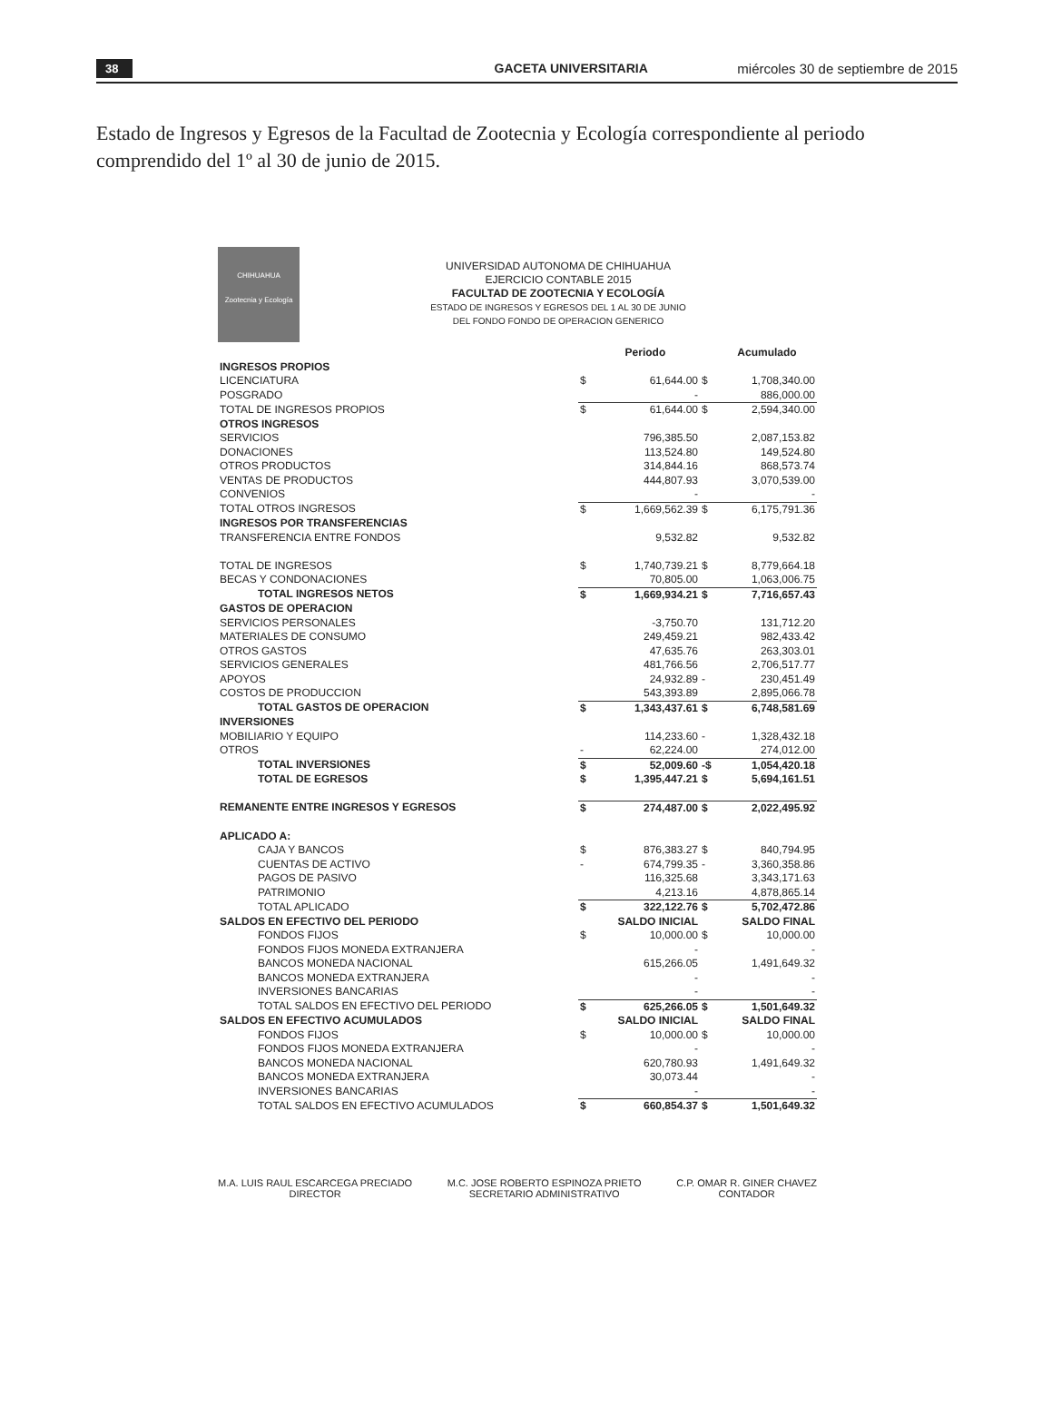38 GACETA UNIVERSITARIA miércoles 30 de septiembre de 2015
Estado de Ingresos y Egresos de la Facultad de Zootecnia y Ecología correspondiente al periodo comprendido del 1º al 30 de junio de 2015.
CHIHUAHUA
Zootecnia y Ecología
UNIVERSIDAD AUTONOMA DE CHIHUAHUA
EJERCICIO CONTABLE 2015
FACULTAD DE ZOOTECNIA Y ECOLOGÍA
ESTADO DE INGRESOS Y EGRESOS DEL 1 AL 30 DE JUNIO
DEL FONDO FONDO DE OPERACION GENERICO
| | | Periodo | | Acumulado |
| --- | --- | --- | --- | --- |
| INGRESOS PROPIOS | | | | |
| LICENCIATURA | $ | 61,644.00 | $ | 1,708,340.00 |
| POSGRADO | | - | | 886,000.00 |
| TOTAL DE INGRESOS PROPIOS | $ | 61,644.00 | $ | 2,594,340.00 |
| OTROS INGRESOS | | | | |
| SERVICIOS | | 796,385.50 | | 2,087,153.82 |
| DONACIONES | | 113,524.80 | | 149,524.80 |
| OTROS PRODUCTOS | | 314,844.16 | | 868,573.74 |
| VENTAS DE PRODUCTOS | | 444,807.93 | | 3,070,539.00 |
| CONVENIOS | | - | | - |
| TOTAL OTROS INGRESOS | $ | 1,669,562.39 | $ | 6,175,791.36 |
| INGRESOS POR TRANSFERENCIAS | | | | |
| TRANSFERENCIA ENTRE FONDOS | | 9,532.82 | | 9,532.82 |
| TOTAL DE INGRESOS | $ | 1,740,739.21 | $ | 8,779,664.18 |
| BECAS Y CONDONACIONES | | 70,805.00 | | 1,063,006.75 |
| TOTAL INGRESOS NETOS | $ | 1,669,934.21 | $ | 7,716,657.43 |
| GASTOS DE OPERACION | | | | |
| SERVICIOS PERSONALES | | -3,750.70 | | 131,712.20 |
| MATERIALES DE CONSUMO | | 249,459.21 | | 982,433.42 |
| OTROS GASTOS | | 47,635.76 | | 263,303.01 |
| SERVICIOS GENERALES | | 481,766.56 | | 2,706,517.77 |
| APOYOS | | 24,932.89 | - | 230,451.49 |
| COSTOS DE PRODUCCION | | 543,393.89 | | 2,895,066.78 |
| TOTAL GASTOS DE OPERACION | $ | 1,343,437.61 | $ | 6,748,581.69 |
| INVERSIONES | | | | |
| MOBILIARIO Y EQUIPO | | 114,233.60 | - | 1,328,432.18 |
| OTROS | - | 62,224.00 | | 274,012.00 |
| TOTAL INVERSIONES | $ | 52,009.60 | -$ | 1,054,420.18 |
| TOTAL DE EGRESOS | $ | 1,395,447.21 | $ | 5,694,161.51 |
| REMANENTE ENTRE INGRESOS Y EGRESOS | $ | 274,487.00 | $ | 2,022,495.92 |
| APLICADO A: | | | | |
| CAJA Y BANCOS | $ | 876,383.27 | $ | 840,794.95 |
| CUENTAS DE ACTIVO | - | 674,799.35 | - | 3,360,358.86 |
| PAGOS DE PASIVO | | 116,325.68 | | 3,343,171.63 |
| PATRIMONIO | | 4,213.16 | | 4,878,865.14 |
| TOTAL APLICADO | $ | 322,122.76 | $ | 5,702,472.86 |
| SALDOS EN EFECTIVO DEL PERIODO | | SALDO INICIAL | | SALDO FINAL |
| FONDOS FIJOS | $ | 10,000.00 | $ | 10,000.00 |
| FONDOS FIJOS MONEDA EXTRANJERA | | - | | - |
| BANCOS MONEDA NACIONAL | | 615,266.05 | | 1,491,649.32 |
| BANCOS MONEDA EXTRANJERA | | - | | - |
| INVERSIONES BANCARIAS | | - | | - |
| TOTAL SALDOS EN EFECTIVO DEL PERIODO | $ | 625,266.05 | $ | 1,501,649.32 |
| SALDOS EN EFECTIVO ACUMULADOS | | SALDO INICIAL | | SALDO FINAL |
| FONDOS FIJOS | $ | 10,000.00 | $ | 10,000.00 |
| FONDOS FIJOS MONEDA EXTRANJERA | | - | | - |
| BANCOS MONEDA NACIONAL | | 620,780.93 | | 1,491,649.32 |
| BANCOS MONEDA EXTRANJERA | | 30,073.44 | | - |
| INVERSIONES BANCARIAS | | - | | - |
| TOTAL SALDOS EN EFECTIVO ACUMULADOS | $ | 660,854.37 | $ | 1,501,649.32 |
M.A. LUIS RAUL ESCARCEGA PRECIADO
DIRECTOR
M.C. JOSE ROBERTO ESPINOZA PRIETO
SECRETARIO ADMINISTRATIVO
C.P. OMAR R. GINER CHAVEZ
CONTADOR